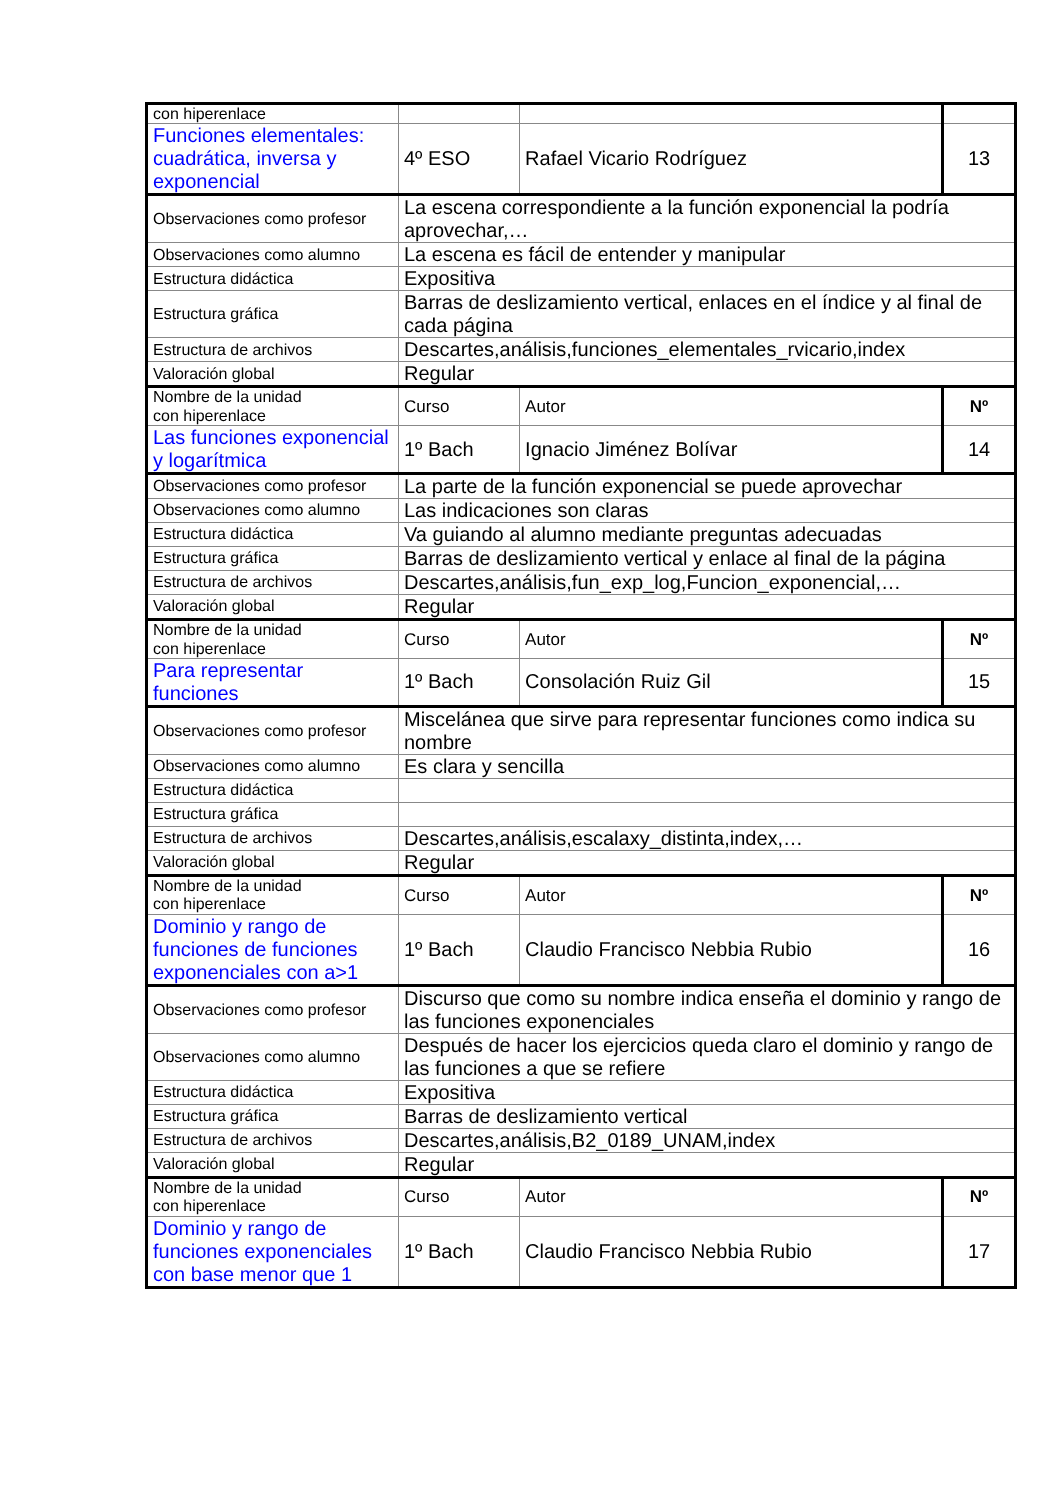| con hiperenlace | | | |
| Funciones elementales: cuadrática, inversa y exponencial | 4º ESO | Rafael Vicario Rodríguez | 13 |
| Observaciones como profesor | La escena correspondiente a la función exponencial la podría aprovechar,… | | |
| Observaciones como alumno | La escena es fácil de entender y manipular | | |
| Estructura didáctica | Expositiva | | |
| Estructura gráfica | Barras de deslizamiento vertical, enlaces en el índice y al final de cada página | | |
| Estructura de archivos | Descartes,análisis,funciones_elementales_rvicario,index | | |
| Valoración global | Regular | | |
| Nombre de la unidad con hiperenlace | Curso | Autor | Nº |
| Las funciones exponencial y logarítmica | 1º Bach | Ignacio Jiménez Bolívar | 14 |
| Observaciones como profesor | La parte de la función exponencial se puede aprovechar | | |
| Observaciones como alumno | Las indicaciones son claras | | |
| Estructura didáctica | Va guiando al alumno mediante preguntas adecuadas | | |
| Estructura gráfica | Barras de deslizamiento vertical y enlace al final de la página | | |
| Estructura de archivos | Descartes,análisis,fun_exp_log,Funcion_exponencial,… | | |
| Valoración global | Regular | | |
| Nombre de la unidad con hiperenlace | Curso | Autor | Nº |
| Para representar funciones | 1º Bach | Consolación Ruiz Gil | 15 |
| Observaciones como profesor | Miscelánea que sirve para representar funciones como indica su nombre | | |
| Observaciones como alumno | Es clara y sencilla | | |
| Estructura didáctica | | | |
| Estructura gráfica | | | |
| Estructura de archivos | Descartes,análisis,escalaxy_distinta,index,… | | |
| Valoración global | Regular | | |
| Nombre de la unidad con hiperenlace | Curso | Autor | Nº |
| Dominio y rango de funciones de funciones exponenciales con a>1 | 1º Bach | Claudio Francisco Nebbia Rubio | 16 |
| Observaciones como profesor | Discurso que como su nombre indica enseña el dominio y rango de las funciones exponenciales | | |
| Observaciones como alumno | Después de hacer los ejercicios queda claro el dominio y rango de las funciones a que se refiere | | |
| Estructura didáctica | Expositiva | | |
| Estructura gráfica | Barras de deslizamiento vertical | | |
| Estructura de archivos | Descartes,análisis,B2_0189_UNAM,index | | |
| Valoración global | Regular | | |
| Nombre de la unidad con hiperenlace | Curso | Autor | Nº |
| Dominio y rango de funciones exponenciales con base menor que 1 | 1º Bach | Claudio Francisco Nebbia Rubio | 17 |